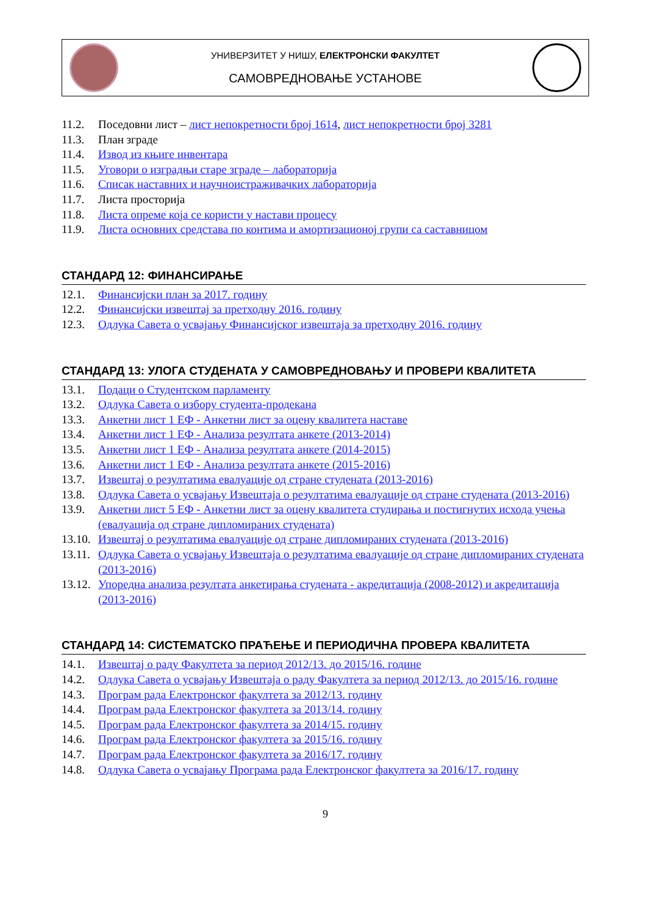УНИВЕРЗИТЕТ У НИШУ, ЕЛЕКТРОНСКИ ФАКУЛТЕТ
САМОВРЕДНОВАЊЕ УСТАНОВЕ
11.2. Поседовни лист – лист непокретности број 1614, лист непокретности број 3281
11.3. План зграде
11.4. Извод из књиге инвентара
11.5. Уговори о изградњи старе зграде – лабораторија
11.6. Списак наставних и научноистраживачких лабораторија
11.7. Листа просторија
11.8. Листа опреме која се користи у настави процесу
11.9. Листа основних средстава по контима и амортизационој групи са саставницом
СТАНДАРД 12: ФИНАНСИРАЊЕ
12.1. Финансијски план за 2017. годину
12.2. Финансијски извештај за претходну 2016. годину
12.3. Одлука Савета о усвајању Финансијског извештаја за претходну 2016. годину
СТАНДАРД 13: УЛОГА СТУДЕНАТА У САМОВРЕДНОВАЊУ И ПРОВЕРИ КВАЛИТЕТА
13.1. Подаци о Студентском парламенту
13.2. Одлука Савета о избору студента-продекана
13.3. Анкетни лист 1 ЕФ - Анкетни лист за оцену квалитета наставе
13.4. Анкетни лист 1 ЕФ - Анализа резултата анкете (2013-2014)
13.5. Анкетни лист 1 ЕФ - Анализа резултата анкете (2014-2015)
13.6. Анкетни лист 1 ЕФ - Анализа резултата анкете (2015-2016)
13.7. Извештај о резултатима евалуације од стране студената (2013-2016)
13.8. Одлука Савета о усвајању Извештаја о резултатима евалуације од стране студената (2013-2016)
13.9. Анкетни лист 5 ЕФ - Анкетни лист за оцену квалитета студирања и постигнутих исхода учења (евалуација од стране дипломираних студената)
13.10. Извештај о резултатима евалуације од стране дипломираних студената (2013-2016)
13.11. Одлука Савета о усвајању Извештаја о резултатима евалуације од стране дипломираних студената (2013-2016)
13.12. Упоредна анализа резултата анкетирања студената - акредитација (2008-2012) и акредитација (2013-2016)
СТАНДАРД 14: СИСТЕМАТСКО ПРАЋЕЊЕ И ПЕРИОДИЧНА ПРОВЕРА КВАЛИТЕТА
14.1. Извештај о раду Факултета за период 2012/13. до 2015/16. године
14.2. Одлука Савета о усвајању Извештаја о раду Факултета за период 2012/13. до 2015/16. године
14.3. Програм рада Електронског факултета за 2012/13. годину
14.4. Програм рада Електронског факултета за 2013/14. годину
14.5. Програм рада Електронског факултета за 2014/15. годину
14.6. Програм рада Електронског факултета за 2015/16. годину
14.7. Програм рада Електронског факултета за 2016/17. годину
14.8. Одлука Савета о усвајању Програма рада Електронског факултета за 2016/17. годину
9